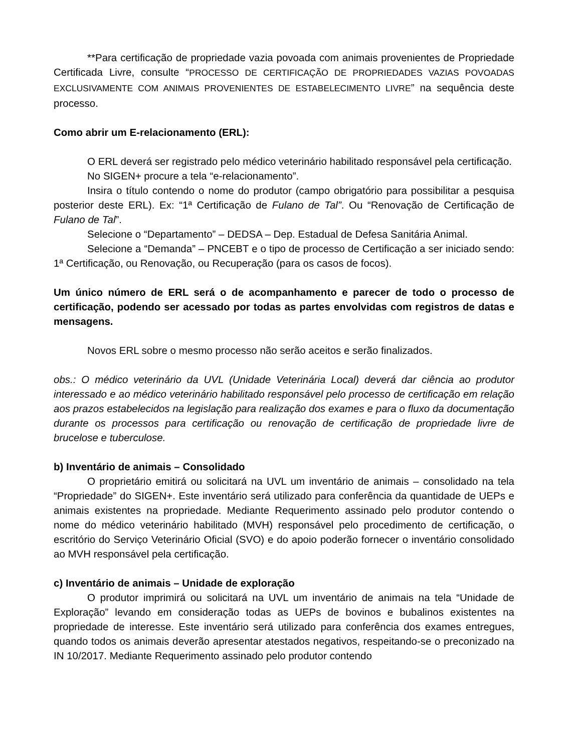**Para certificação de propriedade vazia povoada com animais provenientes de Propriedade Certificada Livre, consulte “PROCESSO DE CERTIFICAÇÃO DE PROPRIEDADES VAZIAS POVOADAS EXCLUSIVAMENTE COM ANIMAIS PROVENIENTES DE ESTABELECIMENTO LIVRE” na sequência deste processo.
Como abrir um E-relacionamento (ERL):
O ERL deverá ser registrado pelo médico veterinário habilitado responsável pela certificação.
No SIGEN+ procure a tela “e-relacionamento”.
Insira o título contendo o nome do produtor (campo obrigatório para possibilitar a pesquisa posterior deste ERL). Ex: “1ª Certificação de Fulano de Tal”. Ou “Renovação de Certificação de Fulano de Tal”.
Selecione o “Departamento” – DEDSA – Dep. Estadual de Defesa Sanitária Animal.
Selecione a “Demanda” – PNCEBT e o tipo de processo de Certificação a ser iniciado sendo: 1ª Certificação, ou Renovação, ou Recuperação (para os casos de focos).
Um único número de ERL será o de acompanhamento e parecer de todo o processo de certificação, podendo ser acessado por todas as partes envolvidas com registros de datas e mensagens.
Novos ERL sobre o mesmo processo não serão aceitos e serão finalizados.
obs.: O médico veterinário da UVL (Unidade Veterinária Local) deverá dar ciência ao produtor interessado e ao médico veterinário habilitado responsável pelo processo de certificação em relação aos prazos estabelecidos na legislação para realização dos exames e para o fluxo da documentação durante os processos para certificação ou renovação de certificação de propriedade livre de brucelose e tuberculose.
b) Inventário de animais – Consolidado
O proprietário emitirá ou solicitará na UVL um inventário de animais – consolidado na tela “Propriedade” do SIGEN+. Este inventário será utilizado para conferência da quantidade de UEPs e animais existentes na propriedade. Mediante Requerimento assinado pelo produtor contendo o nome do médico veterinário habilitado (MVH) responsável pelo procedimento de certificação, o escritório do Serviço Veterinário Oficial (SVO) e do apoio poderão fornecer o inventário consolidado ao MVH responsável pela certificação.
c) Inventário de animais – Unidade de exploração
O produtor imprimirá ou solicitará na UVL um inventário de animais na tela “Unidade de Exploração” levando em consideração todas as UEPs de bovinos e bubalinos existentes na propriedade de interesse. Este inventário será utilizado para conferência dos exames entregues, quando todos os animais deverão apresentar atestados negativos, respeitando-se o preconizado na IN 10/2017. Mediante Requerimento assinado pelo produtor contendo